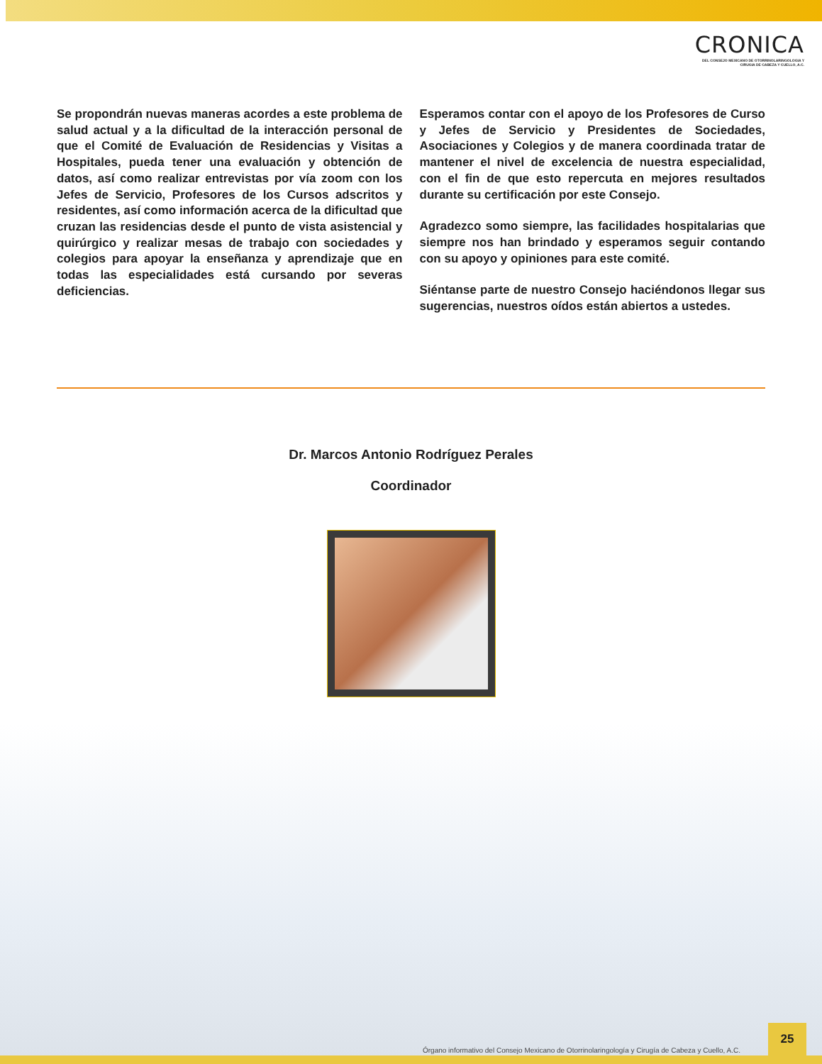CRONICA
DEL CONSEJO MEXICANO DE OTORRINOLARINGOLOGIA Y
CIRUGIA DE CABEZA Y CUELLO, A.C.
Se propondrán nuevas maneras acordes a este problema de salud actual y a la dificultad de la interacción personal de que el Comité de Evaluación de Residencias y Visitas a Hospitales, pueda tener una evaluación y obtención de datos, así como realizar entrevistas por vía zoom con los Jefes de Servicio, Profesores de los Cursos adscritos y residentes, así como información acerca de la dificultad que cruzan las residencias desde el punto de vista asistencial y quirúrgico y realizar mesas de trabajo con sociedades y colegios para apoyar la enseñanza y aprendizaje que en todas las especialidades está cursando por severas deficiencias.
Esperamos contar con el apoyo de los Profesores de Curso y Jefes de Servicio y Presidentes de Sociedades, Asociaciones y Colegios y de manera coordinada tratar de mantener el nivel de excelencia de nuestra especialidad, con el fin de que esto repercuta en mejores resultados durante su certificación por este Consejo.
Agradezco somo siempre, las facilidades hospitalarias que siempre nos han brindado y esperamos seguir contando con su apoyo y opiniones para este comité.
Siéntanse parte de nuestro Consejo haciéndonos llegar sus sugerencias, nuestros oídos están abiertos a ustedes.
Dr. Marcos Antonio Rodríguez Perales
Coordinador
Órgano informativo del Consejo Mexicano de Otorrinolaringología y Cirugía de Cabeza y Cuello, A.C.
25